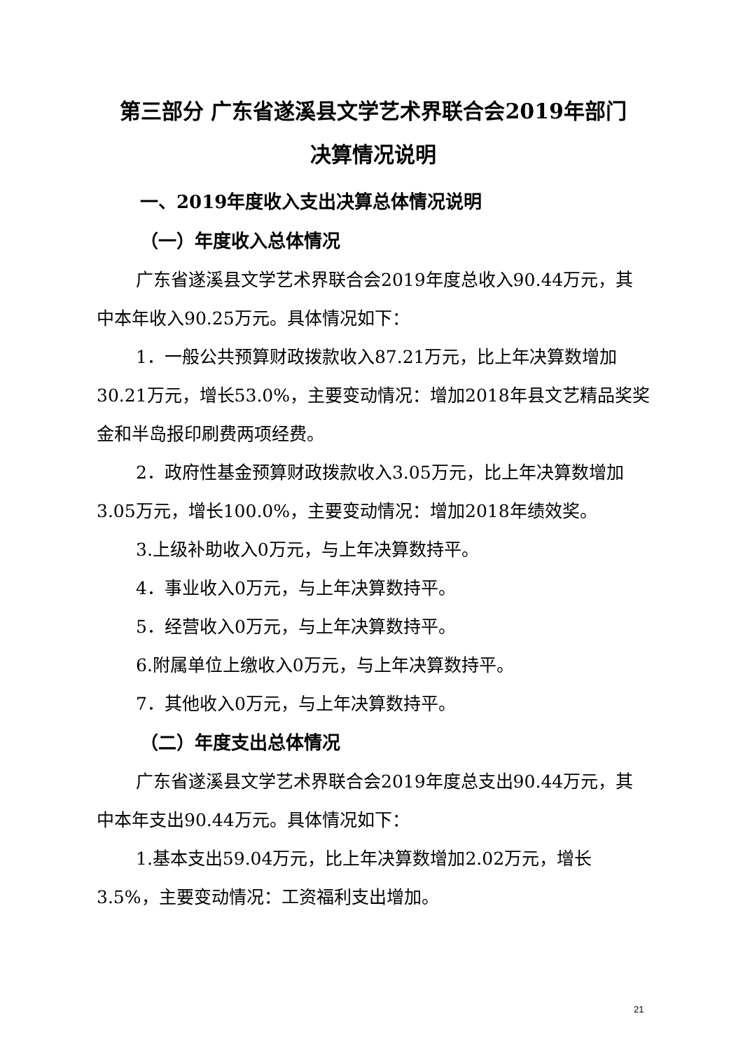第三部分 广东省遂溪县文学艺术界联合会2019年部门
决算情况说明
一、2019年度收入支出决算总体情况说明
（一）年度收入总体情况
广东省遂溪县文学艺术界联合会2019年度总收入90.44万元，其中本年收入90.25万元。具体情况如下：
1．一般公共预算财政拨款收入87.21万元，比上年决算数增加30.21万元，增长53.0%，主要变动情况：增加2018年县文艺精品奖奖金和半岛报印刷费两项经费。
2．政府性基金预算财政拨款收入3.05万元，比上年决算数增加3.05万元，增长100.0%，主要变动情况：增加2018年绩效奖。
3.上级补助收入0万元，与上年决算数持平。
4．事业收入0万元，与上年决算数持平。
5．经营收入0万元，与上年决算数持平。
6.附属单位上缴收入0万元，与上年决算数持平。
7．其他收入0万元，与上年决算数持平。
（二）年度支出总体情况
广东省遂溪县文学艺术界联合会2019年度总支出90.44万元，其中本年支出90.44万元。具体情况如下：
1.基本支出59.04万元，比上年决算数增加2.02万元，增长3.5%，主要变动情况：工资福利支出增加。
21